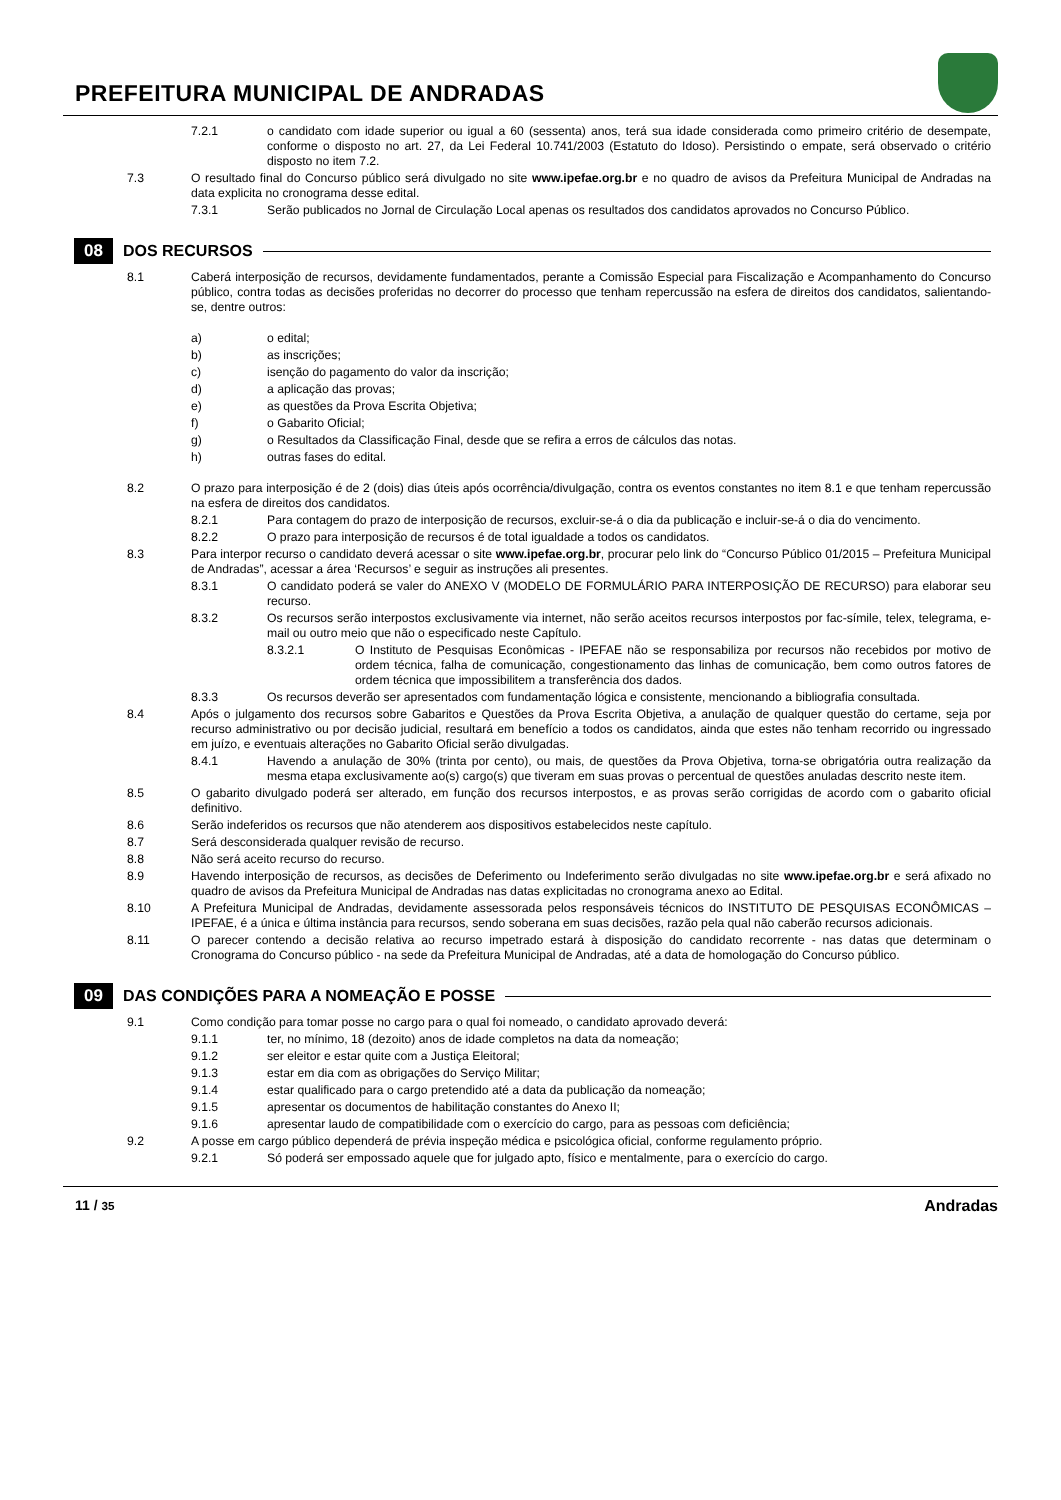PREFEITURA MUNICIPAL DE ANDRADAS
7.2.1 o candidato com idade superior ou igual a 60 (sessenta) anos, terá sua idade considerada como primeiro critério de desempate, conforme o disposto no art. 27, da Lei Federal 10.741/2003 (Estatuto do Idoso). Persistindo o empate, será observado o critério disposto no item 7.2.
7.3 O resultado final do Concurso público será divulgado no site www.ipefae.org.br e no quadro de avisos da Prefeitura Municipal de Andradas na data explicita no cronograma desse edital.
7.3.1 Serão publicados no Jornal de Circulação Local apenas os resultados dos candidatos aprovados no Concurso Público.
08 DOS RECURSOS
8.1 Caberá interposição de recursos, devidamente fundamentados, perante a Comissão Especial para Fiscalização e Acompanhamento do Concurso público, contra todas as decisões proferidas no decorrer do processo que tenham repercussão na esfera de direitos dos candidatos, salientando-se, dentre outros:
a) o edital;
b) as inscrições;
c) isenção do pagamento do valor da inscrição;
d) a aplicação das provas;
e) as questões da Prova Escrita Objetiva;
f) o Gabarito Oficial;
g) o Resultados da Classificação Final, desde que se refira a erros de cálculos das notas.
h) outras fases do edital.
8.2 O prazo para interposição é de 2 (dois) dias úteis após ocorrência/divulgação, contra os eventos constantes no item 8.1 e que tenham repercussão na esfera de direitos dos candidatos.
8.2.1 Para contagem do prazo de interposição de recursos, excluir-se-á o dia da publicação e incluir-se-á o dia do vencimento.
8.2.2 O prazo para interposição de recursos é de total igualdade a todos os candidatos.
8.3 Para interpor recurso o candidato deverá acessar o site www.ipefae.org.br, procurar pelo link do “Concurso Público 01/2015 – Prefeitura Municipal de Andradas”, acessar a área ‘Recursos’ e seguir as instruções ali presentes.
8.3.1 O candidato poderá se valer do ANEXO V (MODELO DE FORMULÁRIO PARA INTERPOSIÇÃO DE RECURSO) para elaborar seu recurso.
8.3.2 Os recursos serão interpostos exclusivamente via internet, não serão aceitos recursos interpostos por fac-símile, telex, telegrama, e-mail ou outro meio que não o especificado neste Capítulo.
8.3.2.1 O Instituto de Pesquisas Econômicas - IPEFAE não se responsabiliza por recursos não recebidos por motivo de ordem técnica, falha de comunicação, congestionamento das linhas de comunicação, bem como outros fatores de ordem técnica que impossibilitem a transferência dos dados.
8.3.3 Os recursos deverão ser apresentados com fundamentação lógica e consistente, mencionando a bibliografia consultada.
8.4 Após o julgamento dos recursos sobre Gabaritos e Questões da Prova Escrita Objetiva, a anulação de qualquer questão do certame, seja por recurso administrativo ou por decisão judicial, resultará em benefício a todos os candidatos, ainda que estes não tenham recorrido ou ingressado em juízo, e eventuais alterações no Gabarito Oficial serão divulgadas.
8.4.1 Havendo a anulação de 30% (trinta por cento), ou mais, de questões da Prova Objetiva, torna-se obrigatória outra realização da mesma etapa exclusivamente ao(s) cargo(s) que tiveram em suas provas o percentual de questões anuladas descrito neste item.
8.5 O gabarito divulgado poderá ser alterado, em função dos recursos interpostos, e as provas serão corrigidas de acordo com o gabarito oficial definitivo.
8.6 Serão indeferidos os recursos que não atenderem aos dispositivos estabelecidos neste capítulo.
8.7 Será desconsiderada qualquer revisão de recurso.
8.8 Não será aceito recurso do recurso.
8.9 Havendo interposição de recursos, as decisões de Deferimento ou Indeferimento serão divulgadas no site www.ipefae.org.br e será afixado no quadro de avisos da Prefeitura Municipal de Andradas nas datas explicitadas no cronograma anexo ao Edital.
8.10 A Prefeitura Municipal de Andradas, devidamente assessorada pelos responsáveis técnicos do INSTITUTO DE PESQUISAS ECONÔMICAS – IPEFAE, é a única e última instância para recursos, sendo soberana em suas decisões, razão pela qual não caberão recursos adicionais.
8.11 O parecer contendo a decisão relativa ao recurso impetrado estará à disposição do candidato recorrente - nas datas que determinam o Cronograma do Concurso público - na sede da Prefeitura Municipal de Andradas, até a data de homologação do Concurso público.
09 DAS CONDIÇÕES PARA A NOMEAÇÃO E POSSE
9.1 Como condição para tomar posse no cargo para o qual foi nomeado, o candidato aprovado deverá:
9.1.1 ter, no mínimo, 18 (dezoito) anos de idade completos na data da nomeação;
9.1.2 ser eleitor e estar quite com a Justiça Eleitoral;
9.1.3 estar em dia com as obrigações do Serviço Militar;
9.1.4 estar qualificado para o cargo pretendido até a data da publicação da nomeação;
9.1.5 apresentar os documentos de habilitação constantes do Anexo II;
9.1.6 apresentar laudo de compatibilidade com o exercício do cargo, para as pessoas com deficiência;
9.2 A posse em cargo público dependerá de prévia inspeção médica e psicológica oficial, conforme regulamento próprio.
9.2.1 Só poderá ser empossado aquele que for julgado apto, físico e mentalmente, para o exercício do cargo.
11 / 35 Andradas